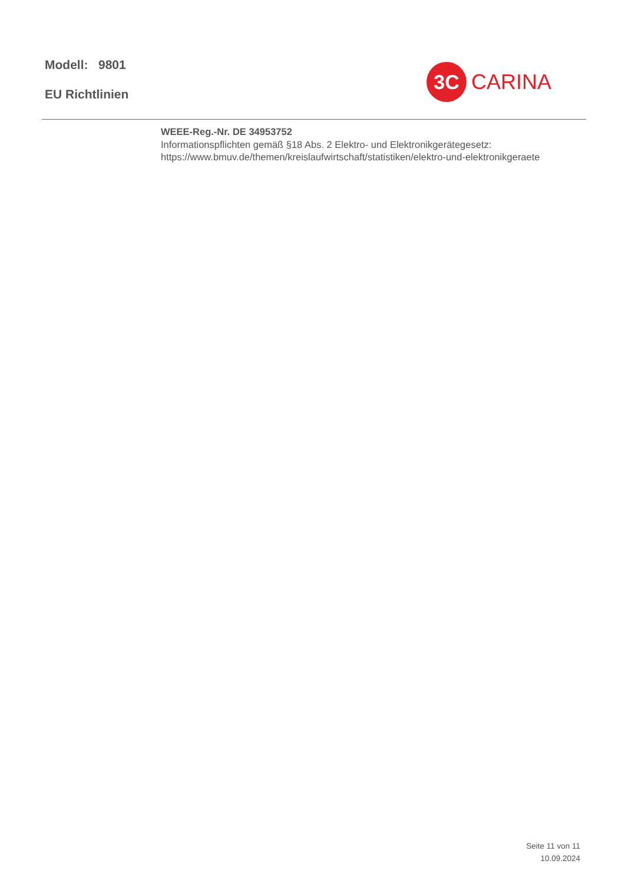Modell: 9801
EU Richtlinien
3C
CARINA
WEEE-Reg.-Nr. DE 34953752
Informationspflichten gemäß §18 Abs. 2 Elektro- und Elektronikgerätegesetz:
https://www.bmuv.de/themen/kreislaufwirtschaft/statistiken/elektro-und-elektronikgeraete
Seite 11 von 11
10.09.2024